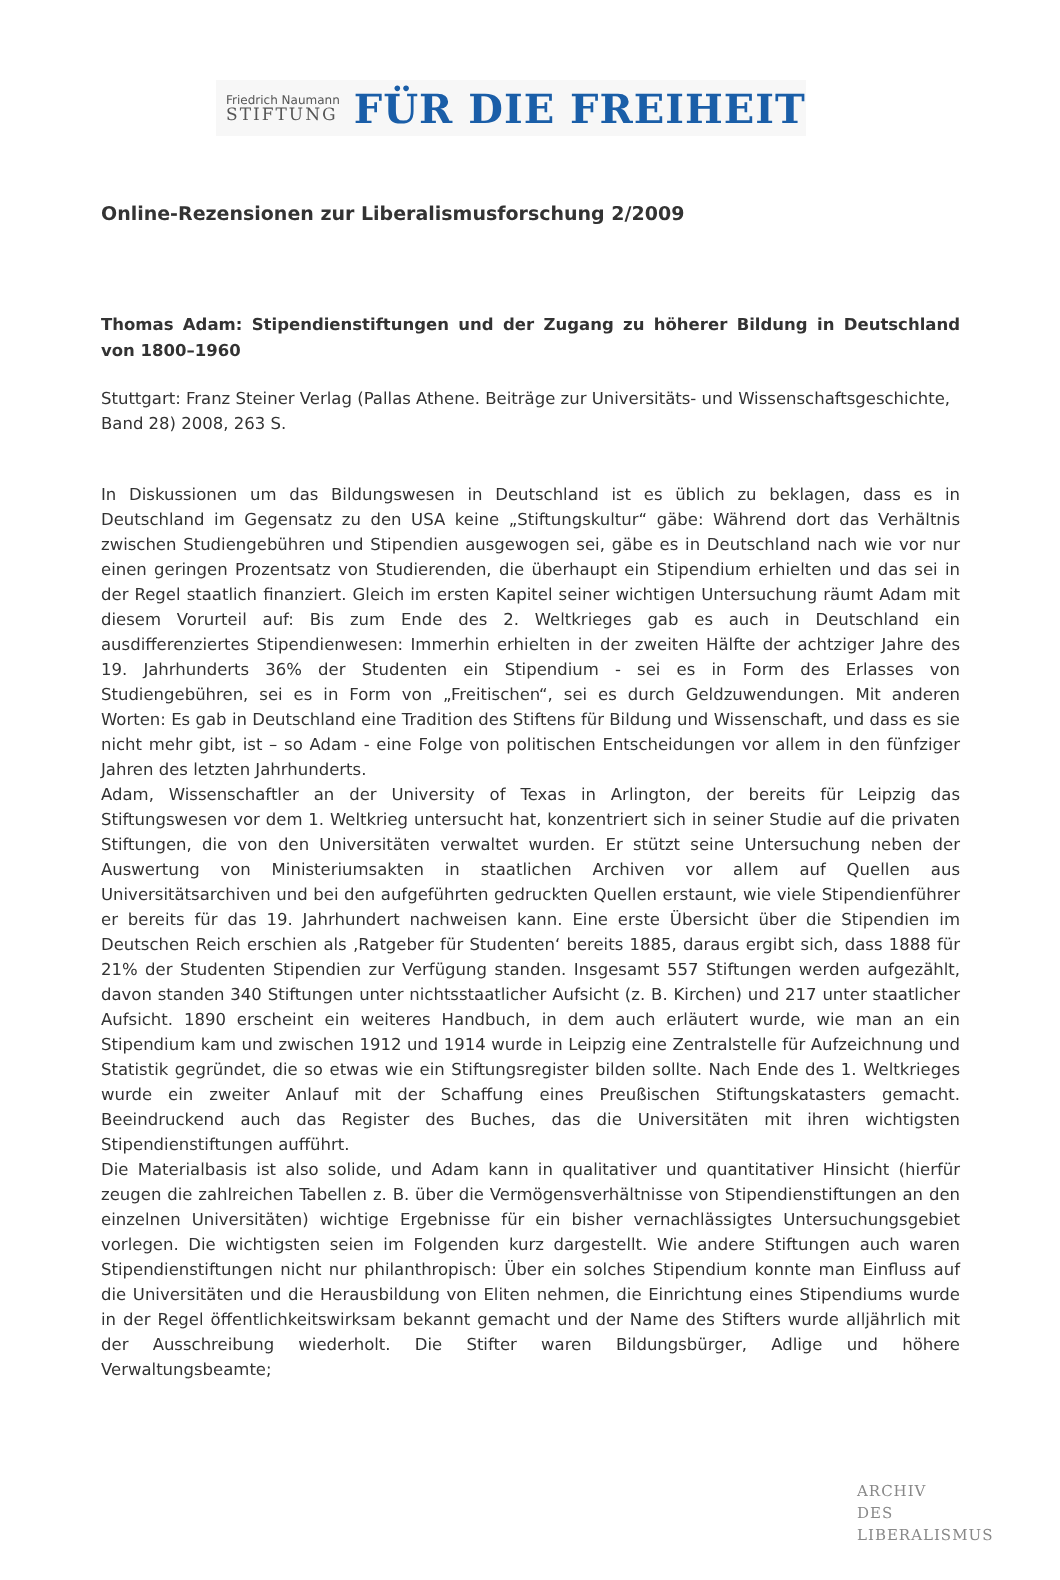Friedrich Naumann
STIFTUNG
FÜR DIE FREIHEIT
Online-Rezensionen zur Liberalismusforschung 2/2009
Thomas Adam: Stipendienstiftungen und der Zugang zu höherer Bildung in Deutschland von 1800–1960
Stuttgart: Franz Steiner Verlag (Pallas Athene. Beiträge zur Universitäts- und Wissenschaftsgeschichte, Band 28) 2008, 263 S.
In Diskussionen um das Bildungswesen in Deutschland ist es üblich zu beklagen, dass es in Deutschland im Gegensatz zu den USA keine „Stiftungskultur“ gäbe: Während dort das Verhältnis zwischen Studiengebühren und Stipendien ausgewogen sei, gäbe es in Deutschland nach wie vor nur einen geringen Prozentsatz von Studierenden, die überhaupt ein Stipendium erhielten und das sei in der Regel staatlich finanziert. Gleich im ersten Kapitel seiner wichtigen Untersuchung räumt Adam mit diesem Vorurteil auf: Bis zum Ende des 2. Weltkrieges gab es auch in Deutschland ein ausdifferenziertes Stipendienwesen: Immerhin erhielten in der zweiten Hälfte der achtziger Jahre des 19. Jahrhunderts 36% der Studenten ein Stipendium - sei es in Form des Erlasses von Studiengebühren, sei es in Form von „Freitischen“, sei es durch Geldzuwendungen. Mit anderen Worten: Es gab in Deutschland eine Tradition des Stiftens für Bildung und Wissenschaft, und dass es sie nicht mehr gibt, ist – so Adam - eine Folge von politischen Entscheidungen vor allem in den fünfziger Jahren des letzten Jahrhunderts.
Adam, Wissenschaftler an der University of Texas in Arlington, der bereits für Leipzig das Stiftungswesen vor dem 1. Weltkrieg untersucht hat, konzentriert sich in seiner Studie auf die privaten Stiftungen, die von den Universitäten verwaltet wurden. Er stützt seine Untersuchung neben der Auswertung von Ministeriumsakten in staatlichen Archiven vor allem auf Quellen aus Universitätsarchiven und bei den aufgeführten gedruckten Quellen erstaunt, wie viele Stipendienführer er bereits für das 19. Jahrhundert nachweisen kann. Eine erste Übersicht über die Stipendien im Deutschen Reich erschien als ‚Ratgeber für Studenten‘ bereits 1885, daraus ergibt sich, dass 1888 für 21% der Studenten Stipendien zur Verfügung standen. Insgesamt 557 Stiftungen werden aufgezählt, davon standen 340 Stiftungen unter nichtsstaatlicher Aufsicht (z. B. Kirchen) und 217 unter staatlicher Aufsicht. 1890 erscheint ein weiteres Handbuch, in dem auch erläutert wurde, wie man an ein Stipendium kam und zwischen 1912 und 1914 wurde in Leipzig eine Zentralstelle für Aufzeichnung und Statistik gegründet, die so etwas wie ein Stiftungsregister bilden sollte. Nach Ende des 1. Weltkrieges wurde ein zweiter Anlauf mit der Schaffung eines Preußischen Stiftungskatasters gemacht. Beeindruckend auch das Register des Buches, das die Universitäten mit ihren wichtigsten Stipendienstiftungen aufführt.
Die Materialbasis ist also solide, und Adam kann in qualitativer und quantitativer Hinsicht (hierfür zeugen die zahlreichen Tabellen z. B. über die Vermögensverhältnisse von Stipendienstiftungen an den einzelnen Universitäten) wichtige Ergebnisse für ein bisher vernachlässigtes Untersuchungsgebiet vorlegen. Die wichtigsten seien im Folgenden kurz dargestellt. Wie andere Stiftungen auch waren Stipendienstiftungen nicht nur philanthropisch: Über ein solches Stipendium konnte man Einfluss auf die Universitäten und die Herausbildung von Eliten nehmen, die Einrichtung eines Stipendiums wurde in der Regel öffentlichkeitswirksam bekannt gemacht und der Name des Stifters wurde alljährlich mit der Ausschreibung wiederholt. Die Stifter waren Bildungsbürger, Adlige und höhere Verwaltungsbeamte;
ARCHIV
DES
LIBERALISMUS